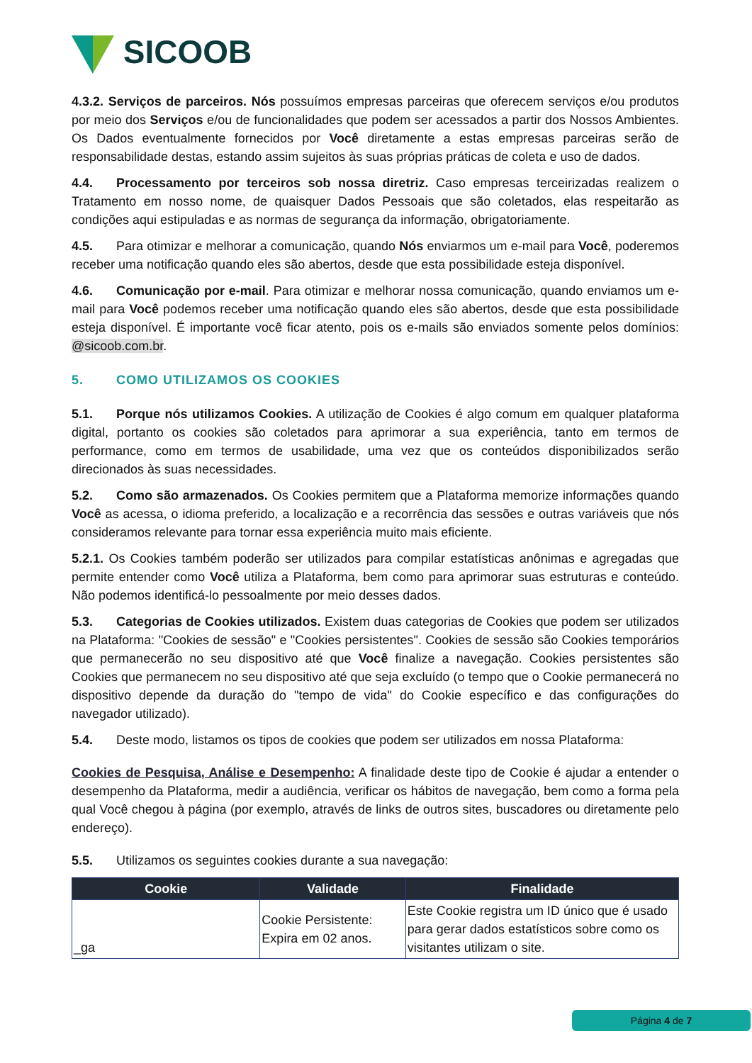SICOOB
4.3.2. Serviços de parceiros. Nós possuímos empresas parceiras que oferecem serviços e/ou produtos por meio dos Serviços e/ou de funcionalidades que podem ser acessados a partir dos Nossos Ambientes. Os Dados eventualmente fornecidos por Você diretamente a estas empresas parceiras serão de responsabilidade destas, estando assim sujeitos às suas próprias práticas de coleta e uso de dados.
4.4. Processamento por terceiros sob nossa diretriz. Caso empresas terceirizadas realizem o Tratamento em nosso nome, de quaisquer Dados Pessoais que são coletados, elas respeitarão as condições aqui estipuladas e as normas de segurança da informação, obrigatoriamente.
4.5. Para otimizar e melhorar a comunicação, quando Nós enviarmos um e-mail para Você, poderemos receber uma notificação quando eles são abertos, desde que esta possibilidade esteja disponível.
4.6. Comunicação por e-mail. Para otimizar e melhorar nossa comunicação, quando enviamos um e-mail para Você podemos receber uma notificação quando eles são abertos, desde que esta possibilidade esteja disponível. É importante você ficar atento, pois os e-mails são enviados somente pelos domínios: @sicoob.com.br.
5. COMO UTILIZAMOS OS COOKIES
5.1. Porque nós utilizamos Cookies. A utilização de Cookies é algo comum em qualquer plataforma digital, portanto os cookies são coletados para aprimorar a sua experiência, tanto em termos de performance, como em termos de usabilidade, uma vez que os conteúdos disponibilizados serão direcionados às suas necessidades.
5.2. Como são armazenados. Os Cookies permitem que a Plataforma memorize informações quando Você as acessa, o idioma preferido, a localização e a recorrência das sessões e outras variáveis que nós consideramos relevante para tornar essa experiência muito mais eficiente.
5.2.1. Os Cookies também poderão ser utilizados para compilar estatísticas anônimas e agregadas que permite entender como Você utiliza a Plataforma, bem como para aprimorar suas estruturas e conteúdo. Não podemos identificá-lo pessoalmente por meio desses dados.
5.3. Categorias de Cookies utilizados. Existem duas categorias de Cookies que podem ser utilizados na Plataforma: "Cookies de sessão" e "Cookies persistentes". Cookies de sessão são Cookies temporários que permanecerão no seu dispositivo até que Você finalize a navegação. Cookies persistentes são Cookies que permanecem no seu dispositivo até que seja excluído (o tempo que o Cookie permanecerá no dispositivo depende da duração do "tempo de vida" do Cookie específico e das configurações do navegador utilizado).
5.4. Deste modo, listamos os tipos de cookies que podem ser utilizados em nossa Plataforma:
Cookies de Pesquisa, Análise e Desempenho: A finalidade deste tipo de Cookie é ajudar a entender o desempenho da Plataforma, medir a audiência, verificar os hábitos de navegação, bem como a forma pela qual Você chegou à página (por exemplo, através de links de outros sites, buscadores ou diretamente pelo endereço).
5.5. Utilizamos os seguintes cookies durante a sua navegação:
| Cookie | Validade | Finalidade |
| --- | --- | --- |
| _ga | Cookie Persistente: Expira em 02 anos. | Este Cookie registra um ID único que é usado para gerar dados estatísticos sobre como os visitantes utilizam o site. |
Página 4 de 7